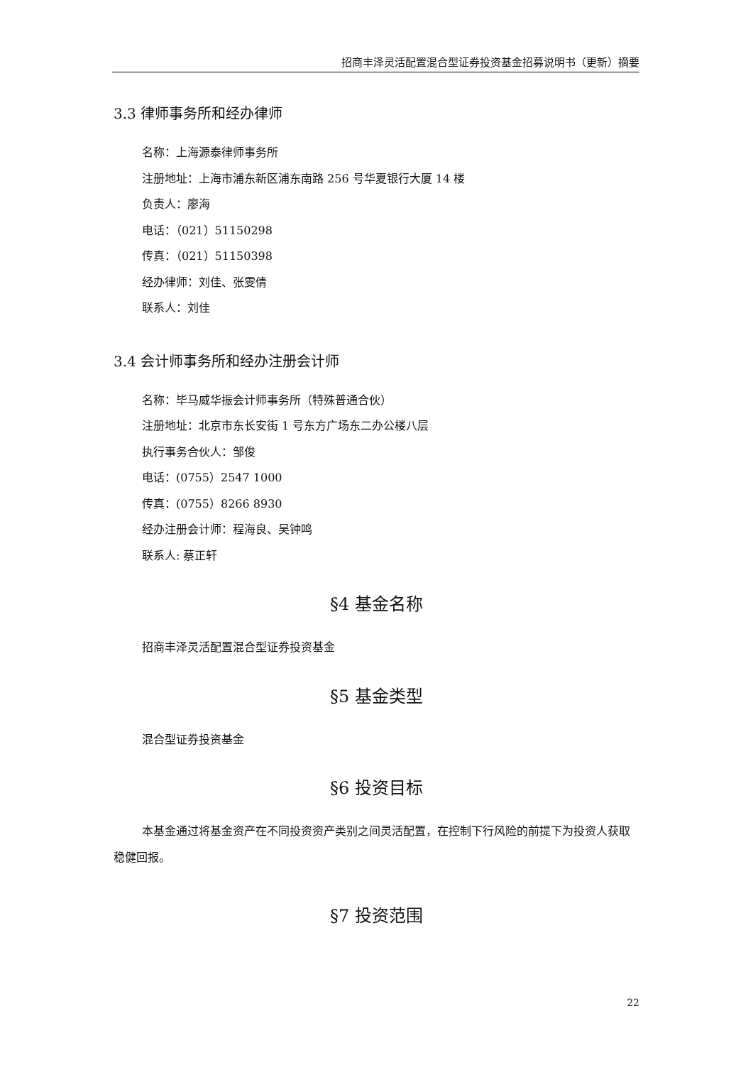招商丰泽灵活配置混合型证券投资基金招募说明书（更新）摘要
3.3 律师事务所和经办律师
名称：上海源泰律师事务所
注册地址：上海市浦东新区浦东南路 256 号华夏银行大厦 14 楼
负责人：廖海
电话：（021）51150298
传真：（021）51150398
经办律师：刘佳、张雯倩
联系人：刘佳
3.4 会计师事务所和经办注册会计师
名称：毕马威华振会计师事务所（特殊普通合伙）
注册地址：北京市东长安街 1 号东方广场东二办公楼八层
执行事务合伙人：邹俊
电话：(0755）2547 1000
传真：(0755）8266 8930
经办注册会计师：程海良、吴钟鸣
联系人: 蔡正轩
§4 基金名称
招商丰泽灵活配置混合型证券投资基金
§5 基金类型
混合型证券投资基金
§6 投资目标
本基金通过将基金资产在不同投资资产类别之间灵活配置，在控制下行风险的前提下为投资人获取稳健回报。
§7 投资范围
22